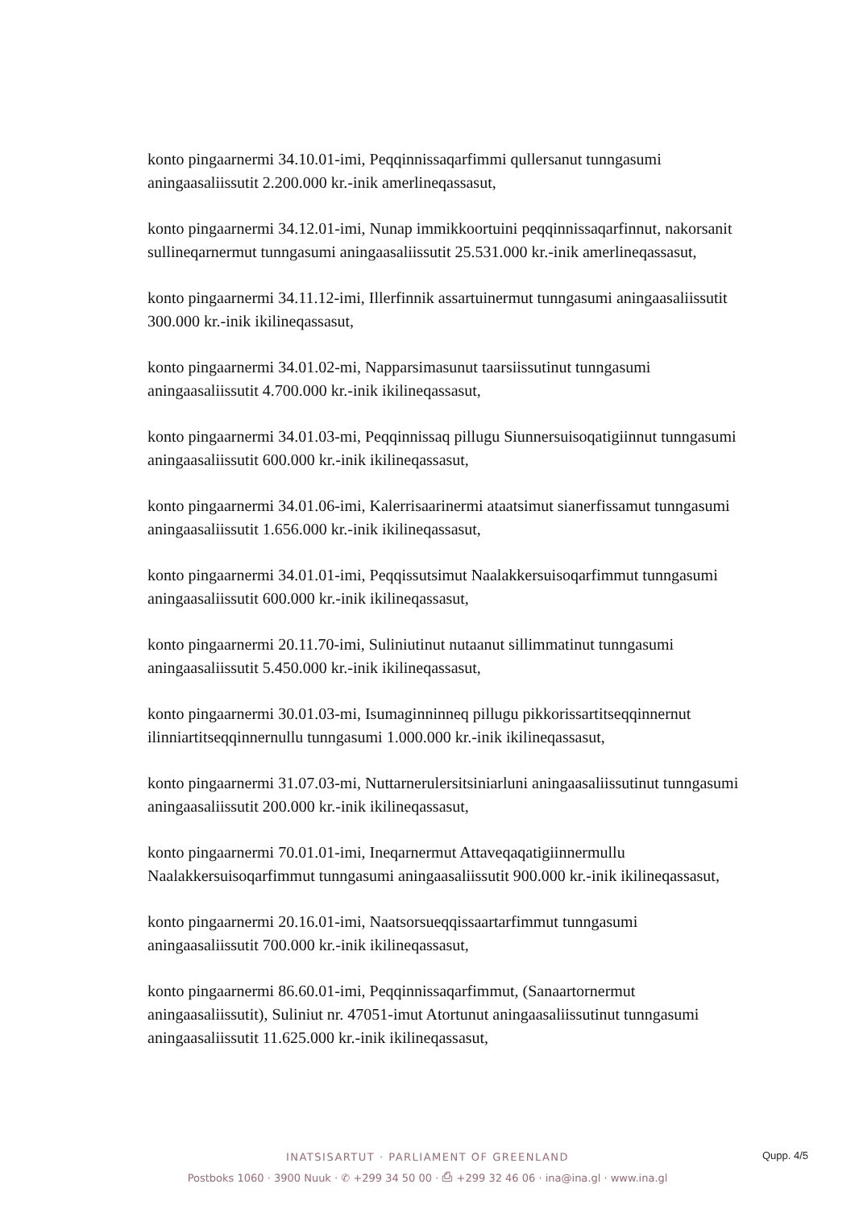konto pingaarnermi 34.10.01-imi, Peqqinnissaqarfimmi qullersanut tunngasumi aningaasaliissutit 2.200.000 kr.-inik amerlineqassasut,
konto pingaarnermi 34.12.01-imi, Nunap immikkoortuini peqqinnissaqarfinnut, nakorsanit sullineqarnermut tunngasumi aningaasaliissutit 25.531.000 kr.-inik amerlineqassasut,
konto pingaarnermi 34.11.12-imi, Illerfinnik assartuinermut tunngasumi aningaasaliissutit 300.000 kr.-inik ikilineqassasut,
konto pingaarnermi 34.01.02-mi, Napparsimasunut taarsiissutinut tunngasumi aningaasaliissutit 4.700.000 kr.-inik ikilineqassasut,
konto pingaarnermi 34.01.03-mi, Peqqinnissaq pillugu Siunnersuisoqatigiinnut tunngasumi aningaasaliissutit 600.000 kr.-inik ikilineqassasut,
konto pingaarnermi 34.01.06-imi, Kalerrisaarinermi ataatsimut sianerfissamut tunngasumi aningaasaliissutit 1.656.000 kr.-inik ikilineqassasut,
konto pingaarnermi 34.01.01-imi, Peqqissutsimut Naalakkersuisoqarfimmut tunngasumi aningaasaliissutit 600.000 kr.-inik ikilineqassasut,
konto pingaarnermi 20.11.70-imi, Suliniutinut nutaanut sillimmatinut tunngasumi aningaasaliissutit 5.450.000 kr.-inik ikilineqassasut,
konto pingaarnermi 30.01.03-mi, Isumaginninneq pillugu pikkorissartitseqqinnernut ilinniartitseqqinnernullu tunngasumi 1.000.000 kr.-inik ikilineqassasut,
konto pingaarnermi 31.07.03-mi, Nuttarnerulersitsiniarluni aningaasaliissutinut tunngasumi aningaasaliissutit 200.000 kr.-inik ikilineqassasut,
konto pingaarnermi 70.01.01-imi, Ineqarnermut Attaveqaqatigiinnermullu Naalakkersuisoqarfimmut tunngasumi aningaasaliissutit 900.000 kr.-inik ikilineqassasut,
konto pingaarnermi 20.16.01-imi, Naatsorsueqqissaartarfimmut tunngasumi aningaasaliissutit 700.000 kr.-inik ikilineqassasut,
konto pingaarnermi 86.60.01-imi, Peqqinnissaqarfimmut, (Sanaartornermut aningaasaliissutit), Suliniut nr. 47051-imut Atortunut aningaasaliissutinut tunngasumi aningaasaliissutit 11.625.000 kr.-inik ikilineqassasut,
INATSISARTUT · PARLIAMENT OF GREENLAND
Postboks 1060 · 3900 Nuuk · ✆ +299 34 50 00 · ⎙ +299 32 46 06 · ina@ina.gl · www.ina.gl
Qupp. 4/5